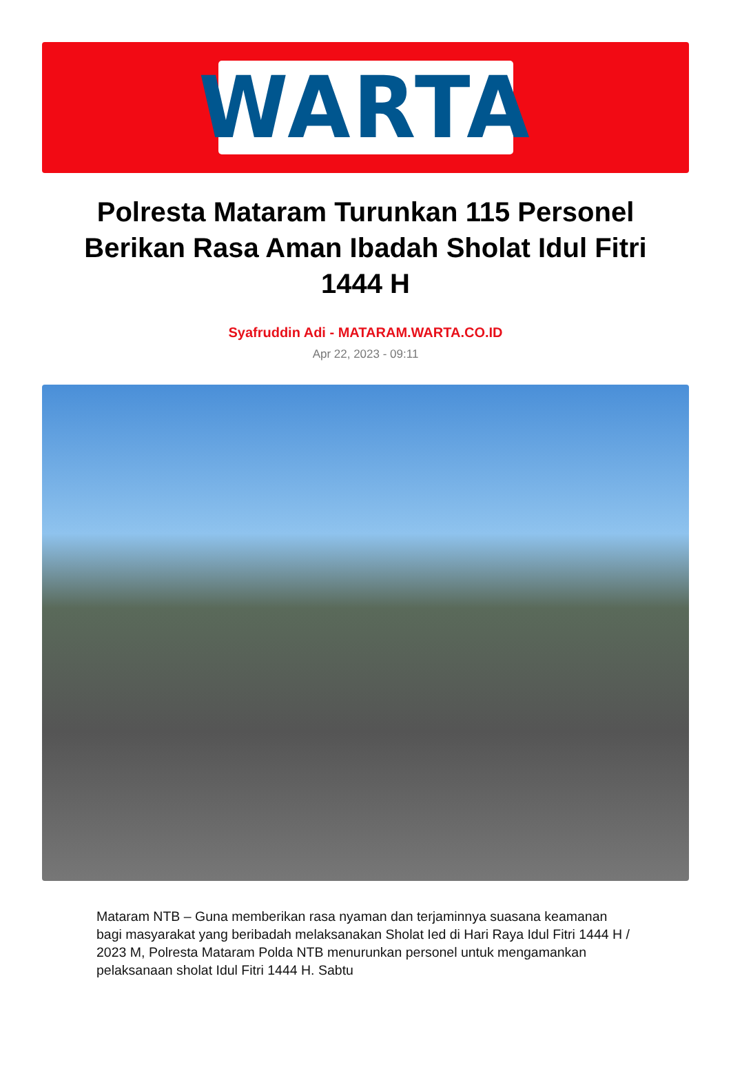WARTA
Polresta Mataram Turunkan 115 Personel Berikan Rasa Aman Ibadah Sholat Idul Fitri 1444 H
Syafruddin Adi - MATARAM.WARTA.CO.ID
Apr 22, 2023 - 09:11
Mataram NTB – Guna memberikan rasa nyaman dan terjaminnya suasana keamanan bagi masyarakat yang beribadah melaksanakan Sholat Ied di Hari Raya Idul Fitri 1444 H / 2023 M, Polresta Mataram Polda NTB menurunkan personel untuk mengamankan pelaksanaan sholat Idul Fitri 1444 H. Sabtu